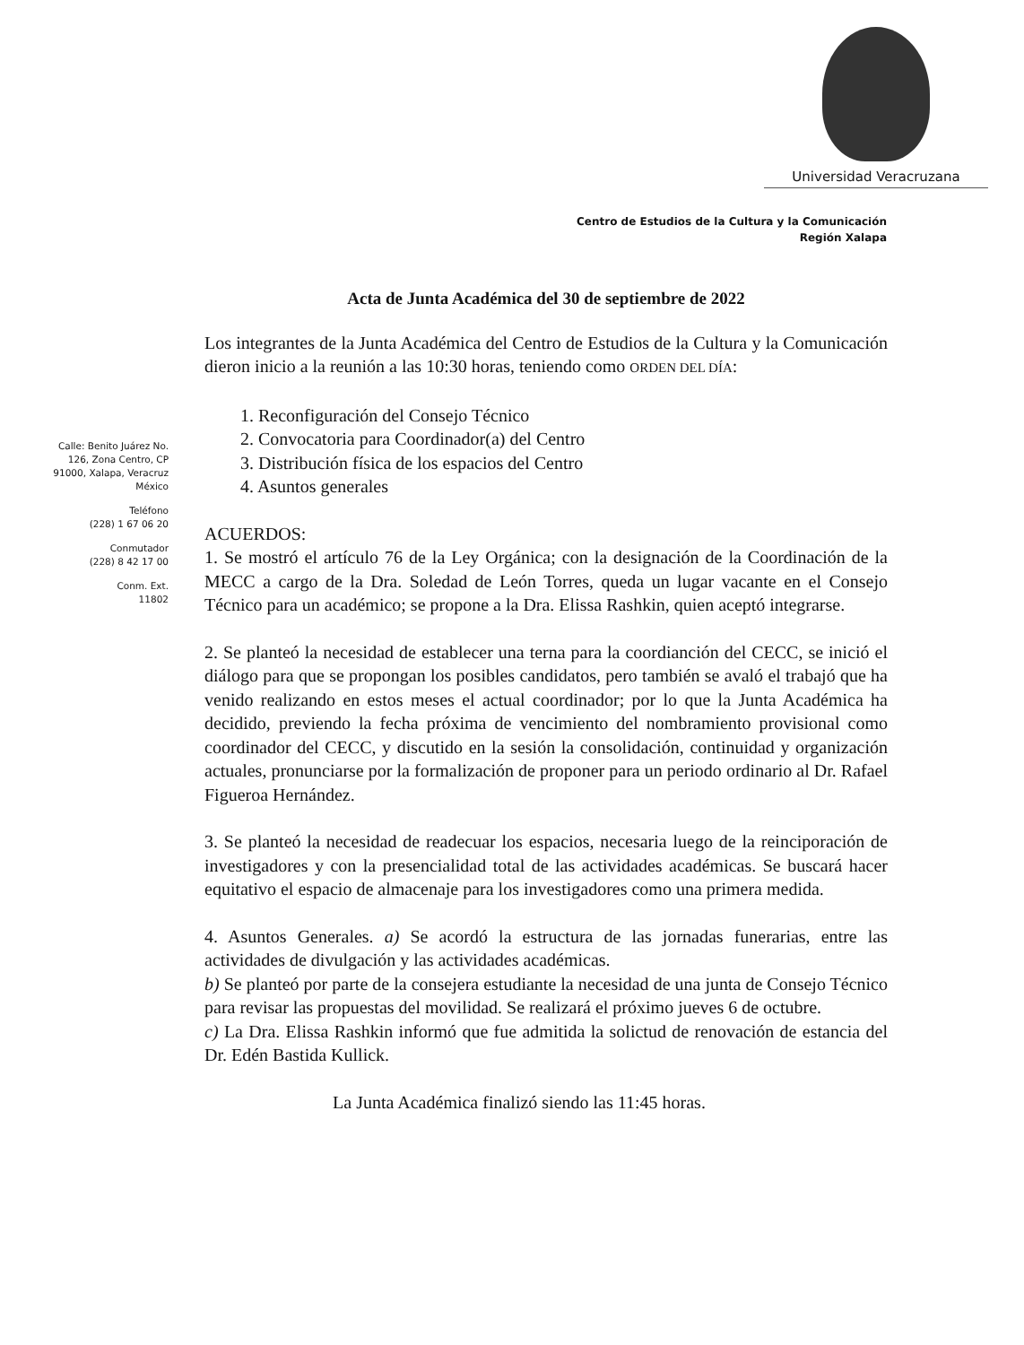Universidad Veracruzana
Centro de Estudios de la Cultura y la Comunicación
Región Xalapa
Calle: Benito Juárez No. 126, Zona Centro, CP 91000, Xalapa, Veracruz México
Teléfono
(228) 1 67 06 20
Conmutador
(228) 8 42 17 00
Conm. Ext.
11802
Acta de Junta Académica del 30 de septiembre de 2022
Los integrantes de la Junta Académica del Centro de Estudios de la Cultura y la Comunicación dieron inicio a la reunión a las 10:30 horas, teniendo como ORDEN DEL DÍA:
1. Reconfiguración del Consejo Técnico
2. Convocatoria para Coordinador(a) del Centro
3. Distribución física de los espacios del Centro
4. Asuntos generales
ACUERDOS:
1. Se mostró el artículo 76 de la Ley Orgánica; con la designación de la Coordinación de la MECC a cargo de la Dra. Soledad de León Torres, queda un lugar vacante en el Consejo Técnico para un académico; se propone a la Dra. Elissa Rashkin, quien aceptó integrarse.
2. Se planteó la necesidad de establecer una terna para la coordianción del CECC, se inició el diálogo para que se propongan los posibles candidatos, pero también se avaló el trabajó que ha venido realizando en estos meses el actual coordinador; por lo que la Junta Académica ha decidido, previendo la fecha próxima de vencimiento del nombramiento provisional como coordinador del CECC, y discutido en la sesión la consolidación, continuidad y organización actuales, pronunciarse por la formalización de proponer para un periodo ordinario al Dr. Rafael Figueroa Hernández.
3. Se planteó la necesidad de readecuar los espacios, necesaria luego de la reinciporación de investigadores y con la presencialidad total de las actividades académicas. Se buscará hacer equitativo el espacio de almacenaje para los investigadores como una primera medida.
4. Asuntos Generales. a) Se acordó la estructura de las jornadas funerarias, entre las actividades de divulgación y las actividades académicas.
b) Se planteó por parte de la consejera estudiante la necesidad de una junta de Consejo Técnico para revisar las propuestas del movilidad. Se realizará el próximo jueves 6 de octubre.
c) La Dra. Elissa Rashkin informó que fue admitida la solictud de renovación de estancia del Dr. Edén Bastida Kullick.
La Junta Académica finalizó siendo las 11:45 horas.